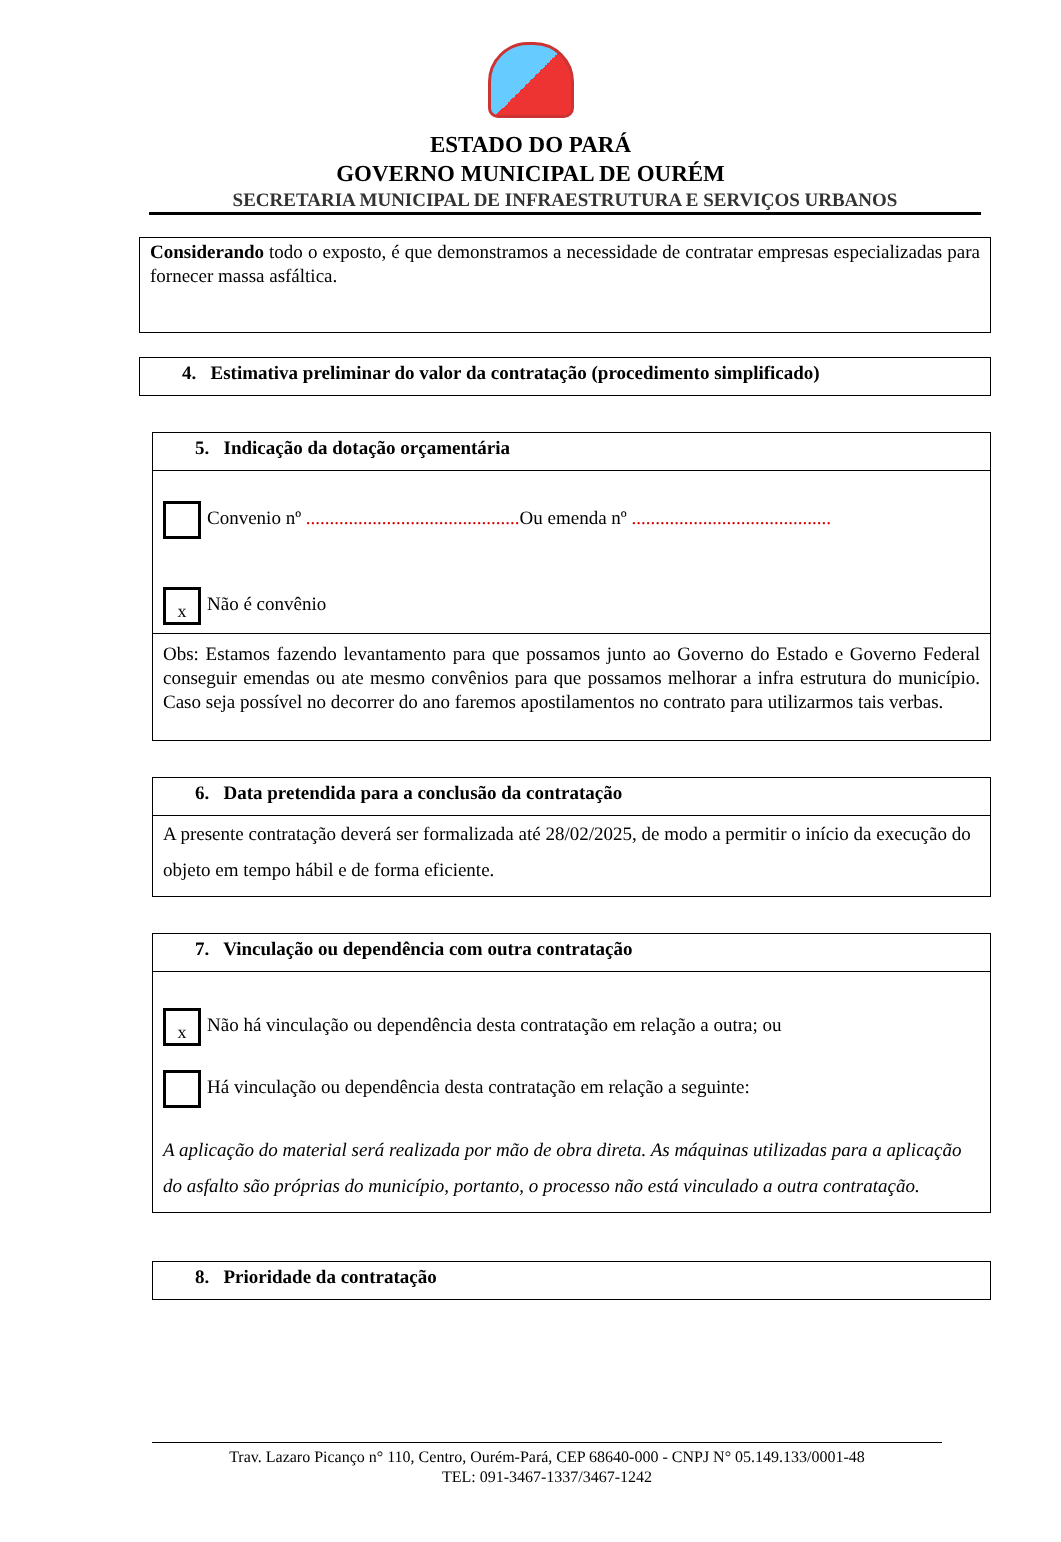ESTADO DO PARÁ
GOVERNO MUNICIPAL DE OURÉM
SECRETARIA MUNICIPAL DE INFRAESTRUTURA E SERVIÇOS URBANOS
Considerando todo o exposto, é que demonstramos a necessidade de contratar empresas especializadas para fornecer massa asfáltica.
4. Estimativa preliminar do valor da contratação (procedimento simplificado)
5. Indicação da dotação orçamentária
Convenio nº ............................................. Ou emenda nº ..........................................
x Não é convênio
Obs: Estamos fazendo levantamento para que possamos junto ao Governo do Estado e Governo Federal conseguir emendas ou ate mesmo convênios para que possamos melhorar a infra estrutura do município. Caso seja possível no decorrer do ano faremos apostilamentos no contrato para utilizarmos tais verbas.
6. Data pretendida para a conclusão da contratação
A presente contratação deverá ser formalizada até 28/02/2025, de modo a permitir o início da execução do objeto em tempo hábil e de forma eficiente.
7. Vinculação ou dependência com outra contratação
x Não há vinculação ou dependência desta contratação em relação a outra; ou
Há vinculação ou dependência desta contratação em relação a seguinte:
A aplicação do material será realizada por mão de obra direta. As máquinas utilizadas para a aplicação do asfalto são próprias do município, portanto, o processo não está vinculado a outra contratação.
8. Prioridade da contratação
Trav. Lazaro Picanço n° 110, Centro, Ourém-Pará, CEP 68640-000 - CNPJ N° 05.149.133/0001-48
TEL: 091-3467-1337/3467-1242